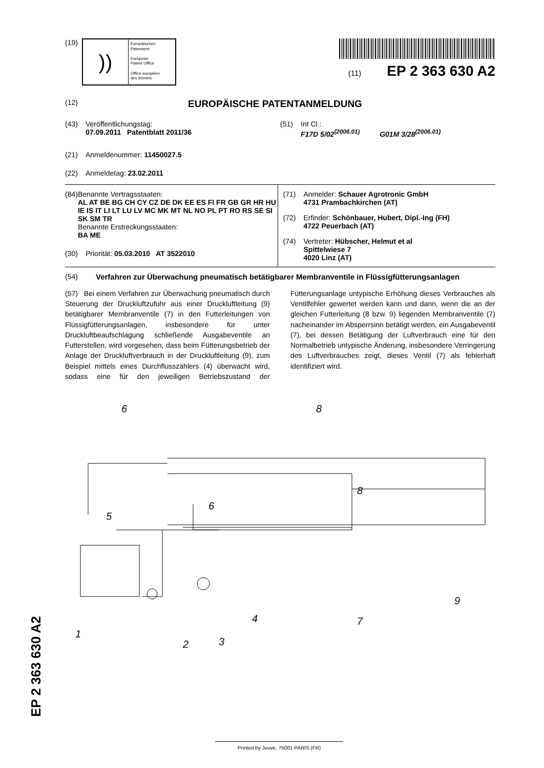(19)
))
Europäisches
Patentamt
European
Patent Office
Office européen
des brevets
(11) EP 2 363 630 A2
(12) EUROPÄISCHE PATENTANMELDUNG
(43) Veröffentlichungstag:
07.09.2011 Patentblatt 2011/36
(51) Int Cl.:
F17D 5/02<sup>(2006.01)</sup> G01M 3/28<sup>(2006.01)</sup>
(21) Anmeldenummer: 11450027.5
(22) Anmeldetag: 23.02.2011
(84) Benannte Vertragsstaaten:
AL AT BE BG CH CY CZ DE DK EE ES FI FR GB GR HR HU IE IS IT LI LT LU LV MC MK MT NL NO PL PT RO RS SE SI SK SM TR
Benannte Erstreckungsstaaten:
BA ME
(30) Priorität: 05.03.2010 AT 3522010
(71) Anmelder: Schauer Agrotronic GmbH
4731 Prambachkirchen (AT)
(72) Erfinder: Schönbauer, Hubert, Dipl.-Ing (FH)
4722 Peuerbach (AT)
(74) Vertreter: Hübscher, Helmut et al
Spittelwiese 7
4020 Linz (AT)
(54) Verfahren zur Überwachung pneumatisch betätigbarer Membranventile in Flüssigfütterungsanlagen
(57) Bei einem Verfahren zur Überwachung pneumatisch durch Steuerung der Druckluftzufuhr aus einer Druckluftleitung (9) betätigbarer Membranventile (7) in den Futterleitungen von Flüssigfütterungsanlagen, insbesondere für unter Druckluftbeaufschlagung schließende Ausgabeventile an Futterstellen, wird vorgesehen, dass beim Fütterungsbetrieb der Anlage der Druckluftverbrauch in der Druckluftleitung (9), zum Beispiel mittels eines Durchflusszählers (4) überwacht wird, sodass eine für den jeweiligen Betriebszustand der Fütterungsanlage untypische Erhöhung dieses Verbrauches als Ventilfehler gewertet werden kann und dann, wenn die an der gleichen Futterleitung (8 bzw. 9) liegenden Membranventile (7) nacheinander im Absperrsinn betätigt werden, ein Ausgabeventil (7), bei dessen Betätigung der Luftverbrauch eine für den Normalbetrieb untypische Änderung, insbesondere Verringerung des Luftverbrauches zeigt, dieses Ventil (7) als fehlerhaft identifiziert wird.
6
8
6
8
5
1
2
3
4
7
9
EP 2 363 630 A2
Printed by Jouve, 75001 PARIS (FR)